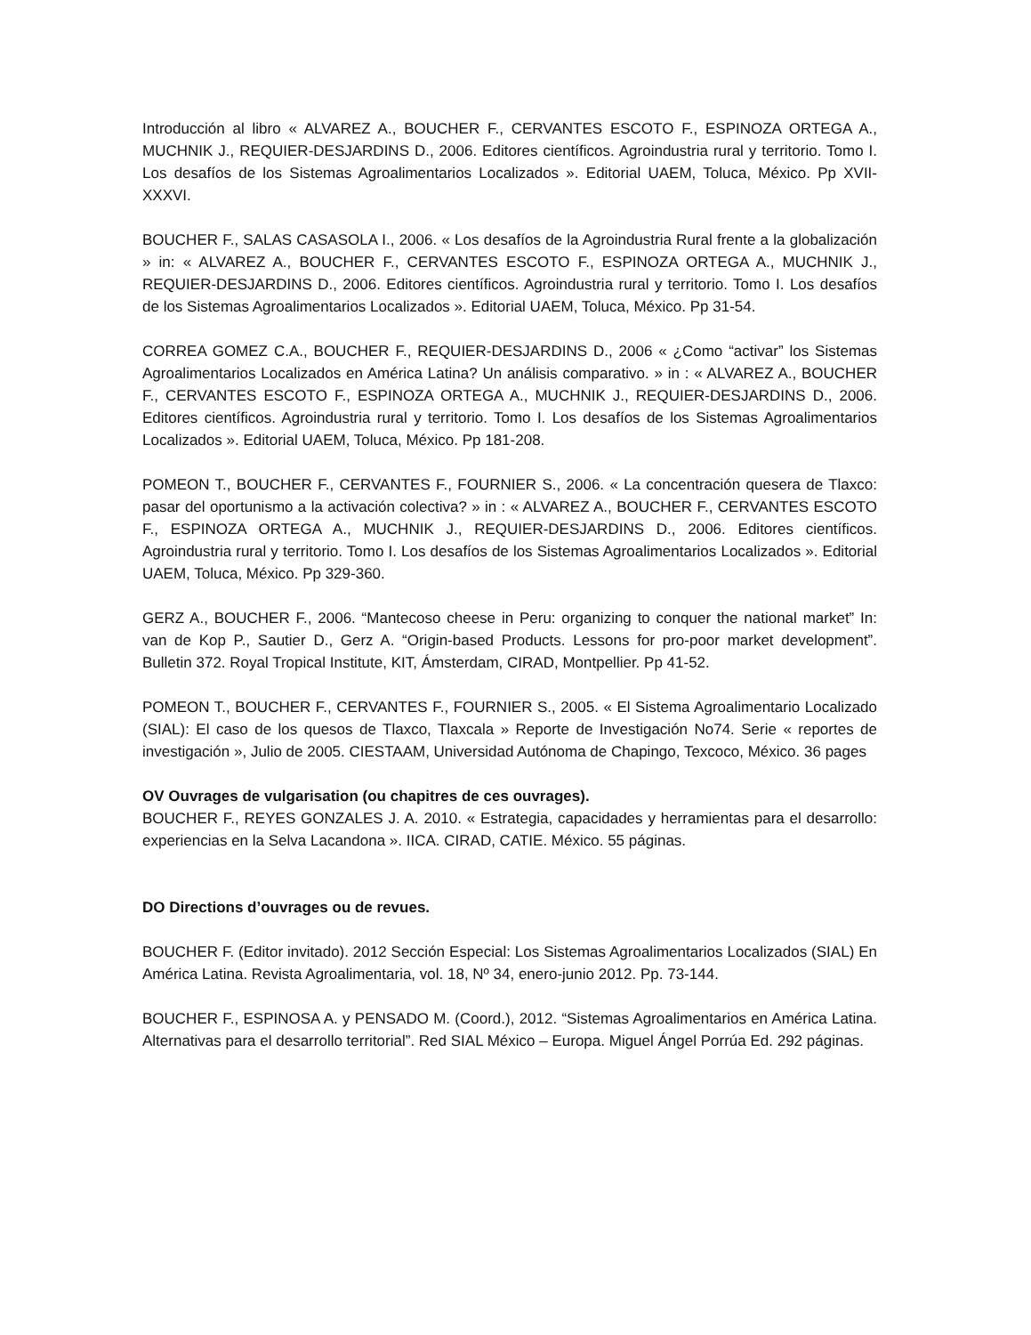Introducción al libro « ALVAREZ A., BOUCHER F., CERVANTES ESCOTO F., ESPINOZA ORTEGA A., MUCHNIK J., REQUIER-DESJARDINS D., 2006. Editores científicos. Agroindustria rural y territorio. Tomo I. Los desafíos de los Sistemas Agroalimentarios Localizados ». Editorial UAEM, Toluca, México. Pp XVII-XXXVI.
BOUCHER F., SALAS CASASOLA I., 2006. « Los desafíos de la Agroindustria Rural frente a la globalización » in: « ALVAREZ A., BOUCHER F., CERVANTES ESCOTO F., ESPINOZA ORTEGA A., MUCHNIK J., REQUIER-DESJARDINS D., 2006. Editores científicos. Agroindustria rural y territorio. Tomo I. Los desafíos de los Sistemas Agroalimentarios Localizados ». Editorial UAEM, Toluca, México. Pp 31-54.
CORREA GOMEZ C.A., BOUCHER F., REQUIER-DESJARDINS D., 2006 « ¿Como “activar” los Sistemas Agroalimentarios Localizados en América Latina? Un análisis comparativo. » in : « ALVAREZ A., BOUCHER F., CERVANTES ESCOTO F., ESPINOZA ORTEGA A., MUCHNIK J., REQUIER-DESJARDINS D., 2006. Editores científicos. Agroindustria rural y territorio. Tomo I. Los desafíos de los Sistemas Agroalimentarios Localizados ». Editorial UAEM, Toluca, México. Pp 181-208.
POMEON T., BOUCHER F., CERVANTES F., FOURNIER S., 2006. « La concentración quesera de Tlaxco: pasar del oportunismo a la activación colectiva? » in : « ALVAREZ A., BOUCHER F., CERVANTES ESCOTO F., ESPINOZA ORTEGA A., MUCHNIK J., REQUIER-DESJARDINS D., 2006. Editores científicos. Agroindustria rural y territorio. Tomo I. Los desafíos de los Sistemas Agroalimentarios Localizados ». Editorial UAEM, Toluca, México. Pp 329-360.
GERZ A., BOUCHER F., 2006. “Mantecoso cheese in Peru: organizing to conquer the national market” In: van de Kop P., Sautier D., Gerz A. “Origin-based Products. Lessons for pro-poor market development”. Bulletin 372. Royal Tropical Institute, KIT, Ámsterdam, CIRAD, Montpellier. Pp 41-52.
POMEON T., BOUCHER F., CERVANTES F., FOURNIER S., 2005. « El Sistema Agroalimentario Localizado (SIAL): El caso de los quesos de Tlaxco, Tlaxcala » Reporte de Investigación No74. Serie « reportes de investigación », Julio de 2005. CIESTAAM, Universidad Autónoma de Chapingo, Texcoco, México. 36 pages
OV Ouvrages de vulgarisation (ou chapitres de ces ouvrages).
BOUCHER F., REYES GONZALES J. A. 2010. « Estrategia, capacidades y herramientas para el desarrollo: experiencias en la Selva Lacandona ». IICA. CIRAD, CATIE. México. 55 páginas.
DO Directions d’ouvrages ou de revues.
BOUCHER F. (Editor invitado). 2012 Sección Especial: Los Sistemas Agroalimentarios Localizados (SIAL) En América Latina. Revista Agroalimentaria, vol. 18, Nº 34, enero-junio 2012. Pp. 73-144.
BOUCHER F., ESPINOSA A. y PENSADO M. (Coord.), 2012. “Sistemas Agroalimentarios en América Latina. Alternativas para el desarrollo territorial”. Red SIAL México – Europa. Miguel Ángel Porrúa Ed. 292 páginas.